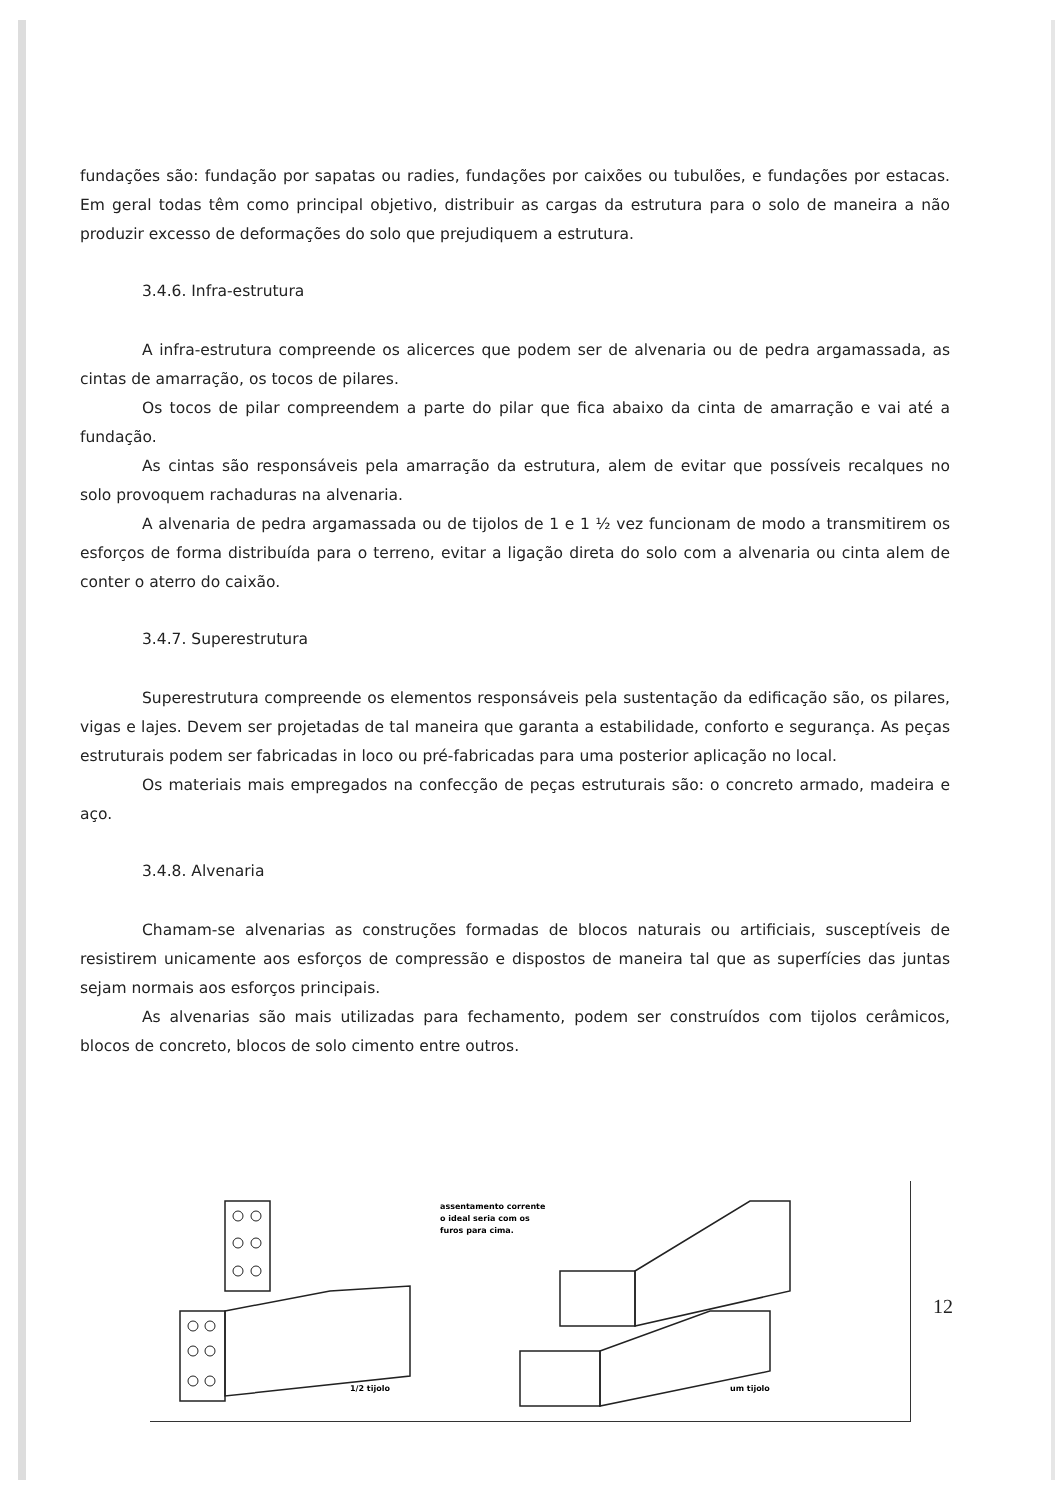fundações são: fundação por sapatas ou radies, fundações por caixões ou tubulões, e fundações por estacas. Em geral todas têm como principal objetivo, distribuir as cargas da estrutura para o solo de maneira a não produzir excesso de deformações do solo que prejudiquem a estrutura.
3.4.6. Infra-estrutura
A infra-estrutura compreende os alicerces que podem ser de alvenaria ou de pedra argamassada, as cintas de amarração, os tocos de pilares.
Os tocos de pilar compreendem a parte do pilar que fica abaixo da cinta de amarração e vai até a fundação.
As cintas são responsáveis pela amarração da estrutura, alem de evitar que possíveis recalques no solo provoquem rachaduras na alvenaria.
A alvenaria de pedra argamassada ou de tijolos de 1 e 1 ½ vez funcionam de modo a transmitirem os esforços de forma distribuída para o terreno, evitar a ligação direta do solo com a alvenaria ou cinta alem de conter o aterro do caixão.
3.4.7. Superestrutura
Superestrutura compreende os elementos responsáveis pela sustentação da edificação são, os pilares, vigas e lajes. Devem ser projetadas de tal maneira que garanta a estabilidade, conforto e segurança. As peças estruturais podem ser fabricadas in loco ou pré-fabricadas para uma posterior aplicação no local.
Os materiais mais empregados na confecção de peças estruturais são: o concreto armado, madeira e aço.
3.4.8. Alvenaria
Chamam-se alvenarias as construções formadas de blocos naturais ou artificiais, susceptíveis de resistirem unicamente aos esforços de compressão e dispostos de maneira tal que as superfícies das juntas sejam normais aos esforços principais.
As alvenarias são mais utilizadas para fechamento, podem ser construídos com tijolos cerâmicos, blocos de concreto, blocos de solo cimento entre outros.
assentamento corrente
o ideal seria com os
furos para cima.
1/2 tijolo
um tijolo
12